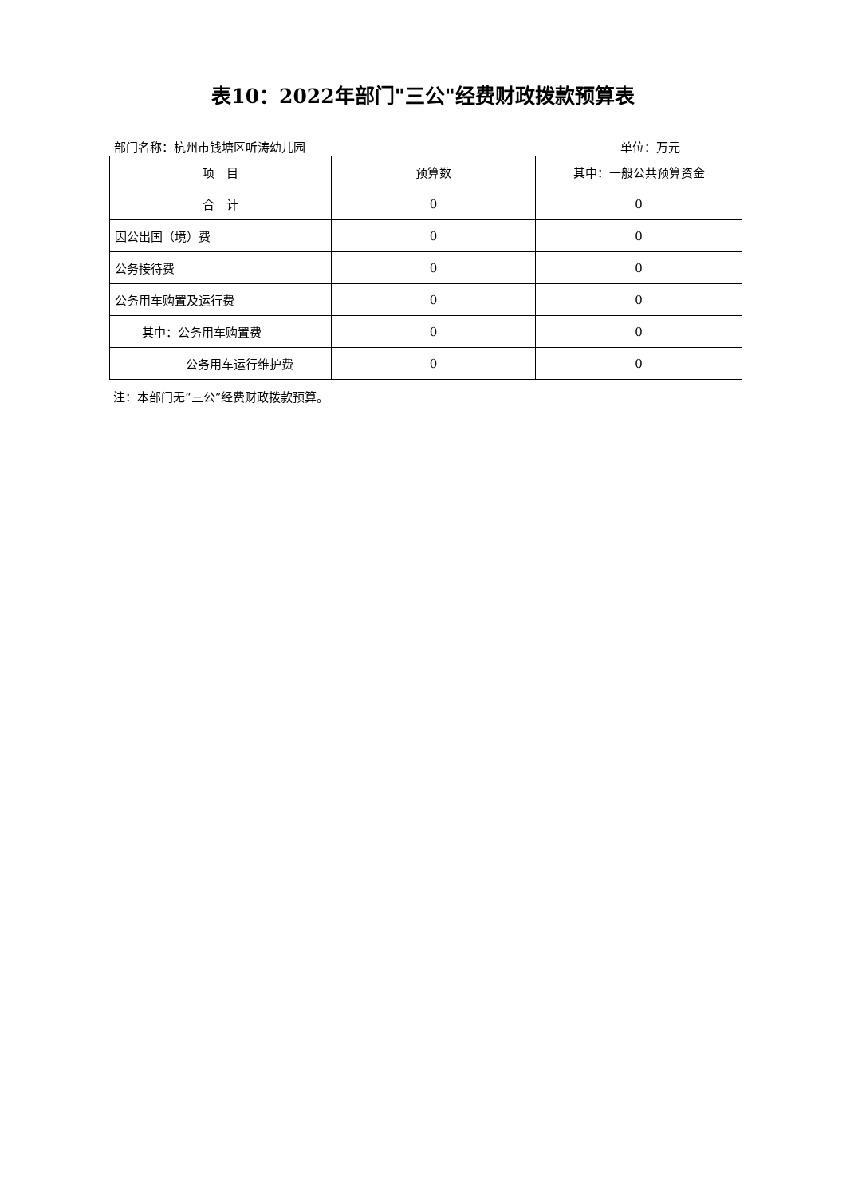表10：2022年部门"三公"经费财政拨款预算表
部门名称：杭州市钱塘区听涛幼儿园 单位：万元
| 项 目 | 预算数 | 其中：一般公共预算资金 |
| --- | --- | --- |
| 合 计 | 0 | 0 |
| 因公出国（境）费 | 0 | 0 |
| 公务接待费 | 0 | 0 |
| 公务用车购置及运行费 | 0 | 0 |
| 其中：公务用车购置费 | 0 | 0 |
| 公务用车运行维护费 | 0 | 0 |
注：本部门无“三公”经费财政拨款预算。